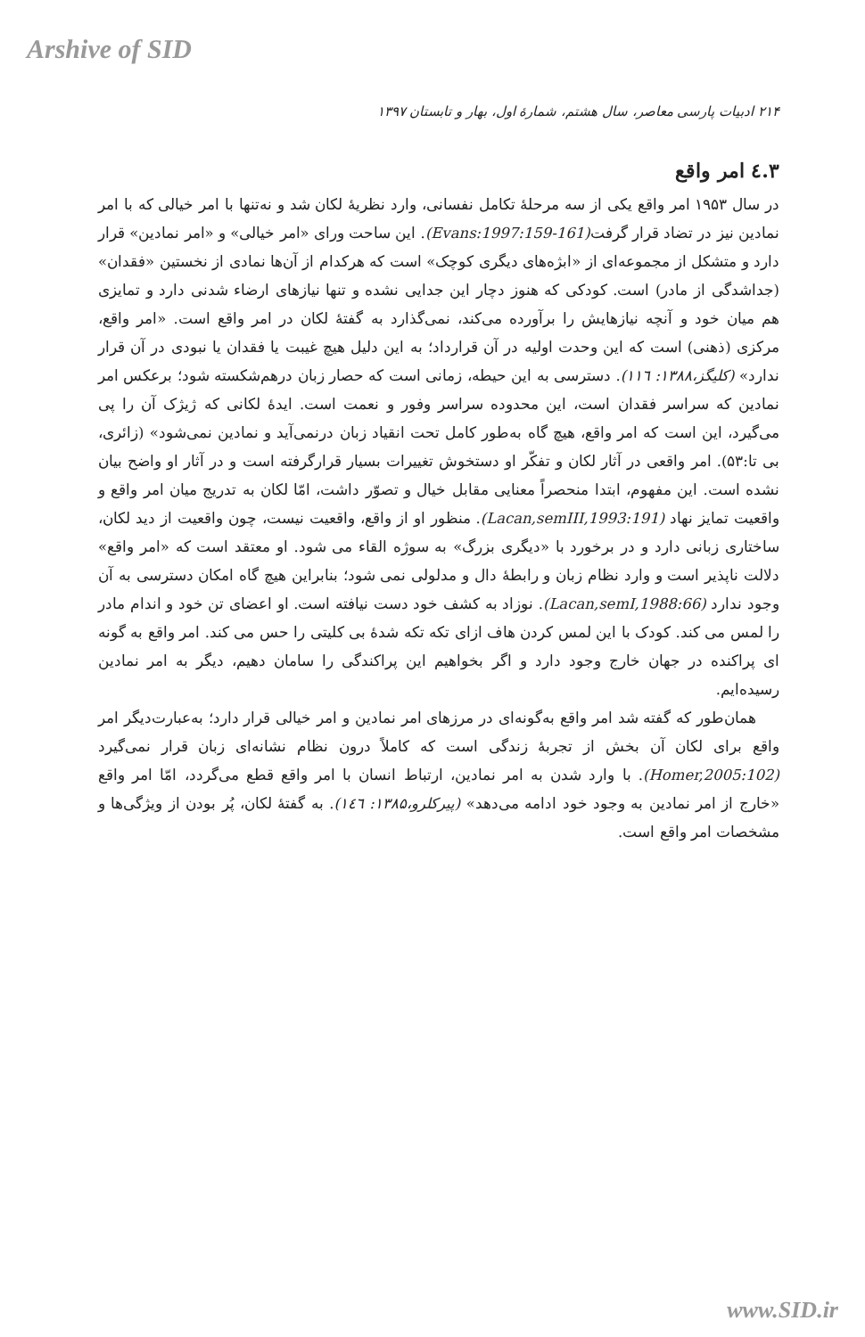Arshive of SID
۲۱۴ ادبیات پارسی معاصر، سال هشتم، شمارهٔ اول، بهار و تابستان ۱۳۹۷
۳.٤ امر واقع
در سال ۱۹۵۳ امر واقع یکی از سه مرحلهٔ تکامل نفسانی، وارد نظریهٔ لکان شد و نه‌تنها با امر خیالی که با امر نمادین نیز در تضاد قرار گرفت(Evans:1997:159-161). این ساحت ورای «امر خیالی» و «امر نمادین» قرار دارد و متشکل از مجموعه‌ای از «ابژه‌های دیگری کوچک» است که هرکدام از آن‌ها نمادی از نخستین «فقدان» (جداشدگی از مادر) است. کودکی که هنوز دچار این جدایی نشده و تنها نیازهای ارضاء شدنی دارد و تمایزی هم میان خود و آنچه نیازهایش را برآورده می‌کند، نمی‌گذارد به گفتهٔ لکان در امر واقع است. «امر واقع، مرکزی (ذهنی) است که این وحدت اولیه در آن قرارداد؛ به این دلیل هیچ غیبت یا فقدان یا نبودی در آن قرار ندارد» (کلیگز،۱۳۸۸: ۱۱٦). دسترسی به این حیطه، زمانی است که حصار زبان درهم‌شکسته شود؛ برعکس امر نمادین که سراسر فقدان است، این محدوده سراسر وفور و نعمت است. ایدهٔ لکانی که ژیژک آن را پی می‌گیرد، این است که امر واقع، هیچ گاه به‌طور کامل تحت انقیاد زبان درنمی‌آید و نمادین نمی‌شود» (زائری، بی تا:۵۳). امر واقعی در آثار لکان و تفکّر او دستخوش تغییرات بسیار قرارگرفته است و در آثار او واضح بیان نشده است. این مفهوم، ابتدا منحصراً معنایی مقابل خیال و تصوّر داشت، امّا لکان به تدریج میان امر واقع و واقعیت تمایز نهاد (Lacan,semIII,1993:191). منظور او از واقع، واقعیت نیست، چون واقعیت از دید لکان، ساختاری زبانی دارد و در برخورد با «دیگری بزرگ» به سوژه القاء می شود. او معتقد است که «امر واقع» دلالت ناپذیر است و وارد نظام زبان و رابطهٔ دال و مدلولی نمی شود؛ بنابراین هیچ گاه امکان دسترسی به آن وجود ندارد (Lacan,semI,1988:66). نوزاد به کشف خود دست نیافته است. او اعضای تن خود و اندام مادر را لمس می کند. کودک با این لمس کردن هاف ازای تکه تکه شدهٔ بی کلیتی را حس می کند. امر واقع به گونه ای پراکنده در جهان خارج وجود دارد و اگر بخواهیم این پراکندگی را سامان دهیم، دیگر به امر نمادین رسیده‌ایم.
همان‌طور که گفته شد امر واقع به‌گونه‌ای در مرزهای امر نمادین و امر خیالی قرار دارد؛ به‌عبارت‌دیگر امر واقع برای لکان آن بخش از تجربهٔ زندگی است که کاملاً درون نظام نشانه‌ای زبان قرار نمی‌گیرد (Homer,2005:102). با وارد شدن به امر نمادین، ارتباط انسان با امر واقع قطع می‌گردد، امّا امر واقع «خارج از امر نمادین به وجود خود ادامه می‌دهد» (پیرکلرو،۱۳۸۵: ۱٤٦). به گفتهٔ لکان، پُر بودن از ویژگی‌ها و مشخصات امر واقع است.
www.SID.ir